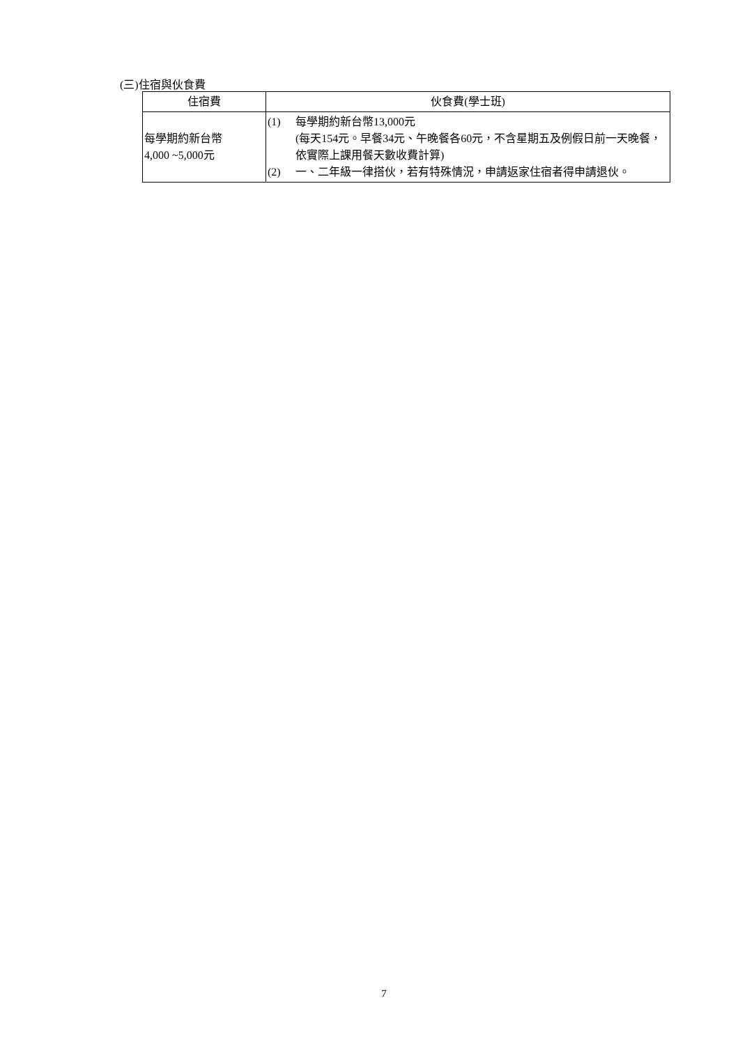(三)住宿與伙食費
| 住宿費 | 伙食費(學士班) |
| --- | --- |
| 每學期約新台幣 4,000 ~5,000元 | (1) 每學期約新台幣13,000元 (每天154元。早餐34元、午晚餐各60元，不含星期五及例假日前一天晚餐，依實際上課用餐天數收費計算) (2) 一、二年級一律搭伙，若有特殊情況，申請返家住宿者得申請退伙。 |
7